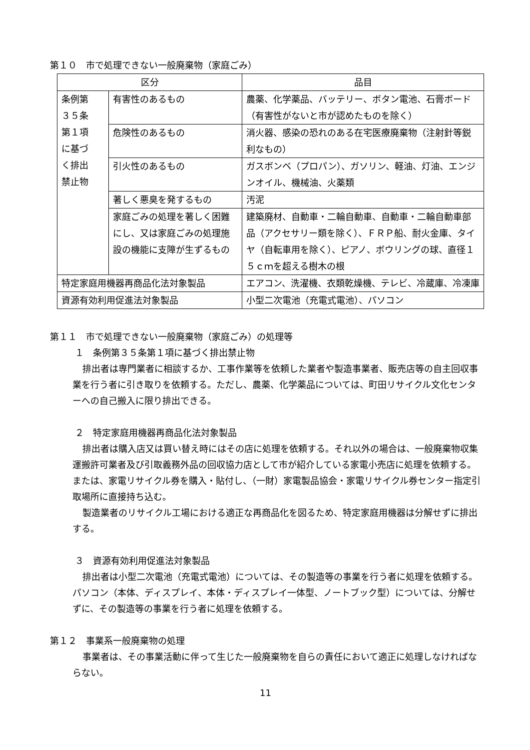第１０　市で処理できない一般廃棄物（家庭ごみ）
| 区分 | | 品目 |
| --- | --- | --- |
| 条例第 ３５条 第１項 に基づ く排出 禁止物 | 有害性のあるもの | 農薬、化学薬品、バッテリー、ボタン電池、石膏ボード（有害性がないと市が認めたものを除く） |
| | 危険性のあるもの | 消火器、感染の恐れのある在宅医療廃棄物（注射針等鋭利なもの） |
| | 引火性のあるもの | ガスボンベ（プロパン）、ガソリン、軽油、灯油、エンジンオイル、機械油、火薬類 |
| | 著しく悪臭を発するもの | 汚泥 |
| | 家庭ごみの処理を著しく困難にし、又は家庭ごみの処理施設の機能に支障が生ずるもの | 建築廃材、自動車・二輪自動車、自動車・二輪自動車部品（アクセサリー類を除く）、ＦＲＰ船、耐火金庫、タイヤ（自転車用を除く）、ピアノ、ボウリングの球、直径１５ｃｍを超える樹木の根 |
| 特定家庭用機器再商品化法対象製品 | | エアコン、洗濯機、衣類乾燥機、テレビ、冷蔵庫、冷凍庫 |
| 資源有効利用促進法対象製品 | | 小型二次電池（充電式電池）、パソコン |
第１１　市で処理できない一般廃棄物（家庭ごみ）の処理等
１　条例第３５条第１項に基づく排出禁止物
排出者は専門業者に相談するか、工事作業等を依頼した業者や製造事業者、販売店等の自主回収事業を行う者に引き取りを依頼する。ただし、農薬、化学薬品については、町田リサイクル文化センターへの自己搬入に限り排出できる。
２　特定家庭用機器再商品化法対象製品
排出者は購入店又は買い替え時にはその店に処理を依頼する。それ以外の場合は、一般廃棄物収集運搬許可業者及び引取義務外品の回収協力店として市が紹介している家電小売店に処理を依頼する。または、家電リサイクル券を購入・貼付し、（一財）家電製品協会・家電リサイクル券センター指定引取場所に直接持ち込む。
製造業者のリサイクル工場における適正な再商品化を図るため、特定家庭用機器は分解せずに排出する。
３　資源有効利用促進法対象製品
排出者は小型二次電池（充電式電池）については、その製造等の事業を行う者に処理を依頼する。パソコン（本体、ディスプレイ、本体・ディスプレイ一体型、ノートブック型）については、分解せずに、その製造等の事業を行う者に処理を依頼する。
第１２　事業系一般廃棄物の処理
事業者は、その事業活動に伴って生じた一般廃棄物を自らの責任において適正に処理しなければならない。
11